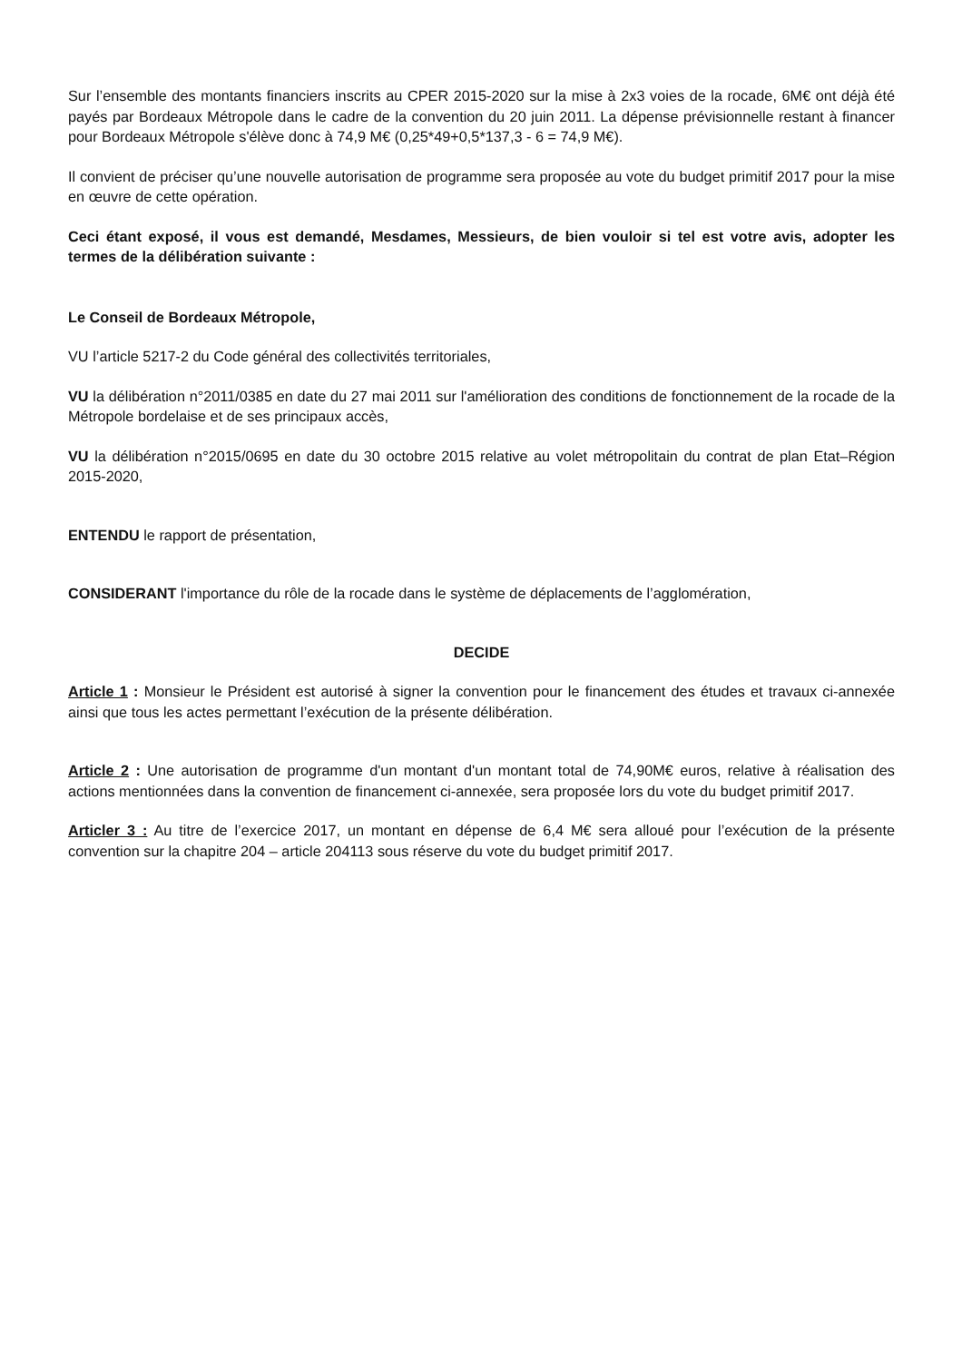Sur l’ensemble des montants financiers inscrits au CPER 2015-2020 sur la mise à 2x3 voies de la rocade, 6M€ ont déjà été payés par Bordeaux Métropole dans le cadre de la convention du 20 juin 2011. La dépense prévisionnelle restant à financer pour Bordeaux Métropole s'élève donc à 74,9 M€ (0,25*49+0,5*137,3 - 6 = 74,9 M€).
Il convient de préciser qu’une nouvelle autorisation de programme sera proposée au vote du budget primitif 2017 pour la mise en œuvre de cette opération.
Ceci étant exposé, il vous est demandé, Mesdames, Messieurs, de bien vouloir si tel est votre avis, adopter les termes de la délibération suivante :
Le Conseil de Bordeaux Métropole,
VU l’article 5217-2 du Code général des collectivités territoriales,
VU la délibération n°2011/0385 en date du 27 mai 2011 sur l'amélioration des conditions de fonctionnement de la rocade de la Métropole bordelaise et de ses principaux accès,
VU la délibération n°2015/0695 en date du 30 octobre 2015 relative au volet métropolitain du contrat de plan Etat–Région 2015-2020,
ENTENDU le rapport de présentation,
CONSIDERANT l'importance du rôle de la rocade dans le système de déplacements de l’agglomération,
DECIDE
Article 1 : Monsieur le Président est autorisé à signer la convention pour le financement des études et travaux ci-annexée ainsi que tous les actes permettant l’exécution de la présente délibération.
Article 2 : Une autorisation de programme d'un montant d'un montant total de 74,90M€ euros, relative à réalisation des actions mentionnées dans la convention de financement ci-annexée, sera proposée lors du vote du budget primitif 2017.
Articler 3 : Au titre de l’exercice 2017, un montant en dépense de 6,4 M€ sera alloué pour l’exécution de la présente convention sur la chapitre 204 – article 204113 sous réserve du vote du budget primitif 2017.